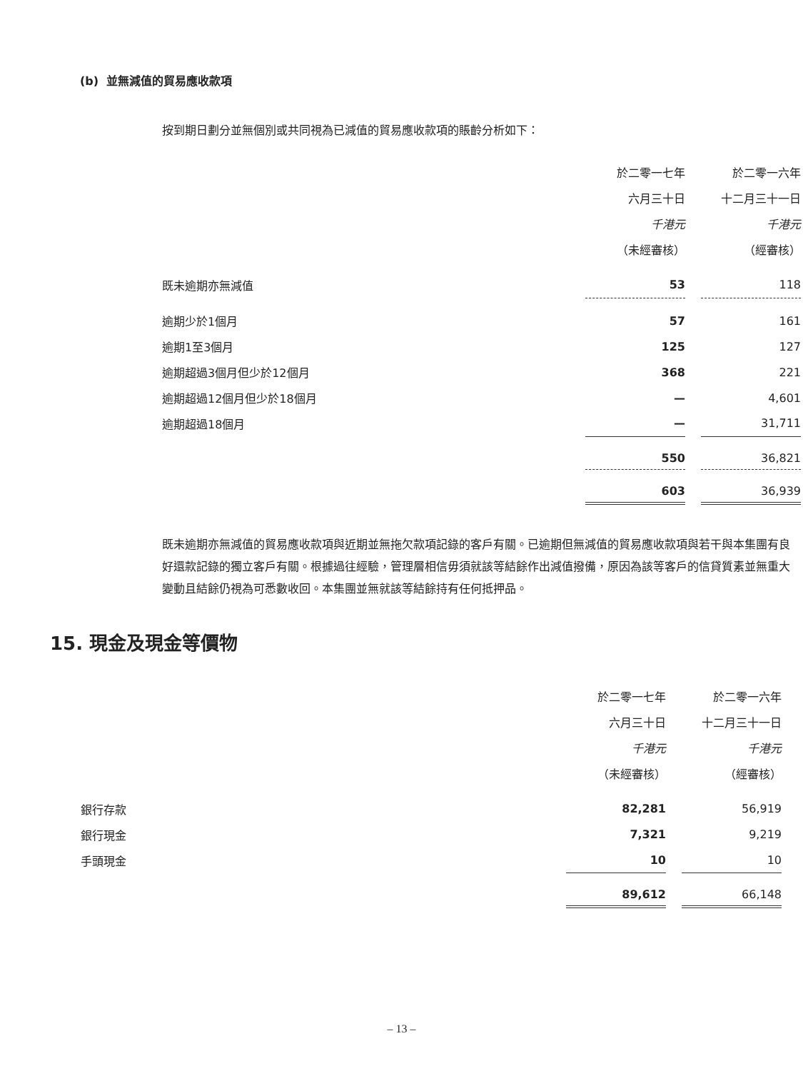(b) 並無減值的貿易應收款項
按到期日劃分並無個別或共同視為已減值的貿易應收款項的賬齡分析如下：
| | 於二零一七年 | | 於二零一六年 |
| | 六月三十日 | | 十二月三十一日 |
| | 千港元 | | 千港元 |
| | （未經審核） | | （經審核） |
| 既未逾期亦無減值 | 53 | | 118 |
| 逾期少於1個月 | 57 | | 161 |
| 逾期1至3個月 | 125 | | 127 |
| 逾期超過3個月但少於12個月 | 368 | | 221 |
| 逾期超過12個月但少於18個月 | — | | 4,601 |
| 逾期超過18個月 | — | | 31,711 |
| | 550 | | 36,821 |
| | 603 | | 36,939 |
既未逾期亦無減值的貿易應收款項與近期並無拖欠款項記錄的客戶有關。已逾期但無減值的貿易應收款項與若干與本集團有良好還款記錄的獨立客戶有關。根據過往經驗，管理層相信毋須就該等結餘作出減值撥備，原因為該等客戶的信貸質素並無重大變動且結餘仍視為可悉數收回。本集團並無就該等結餘持有任何抵押品。
15. 現金及現金等價物
| | 於二零一七年 | | 於二零一六年 |
| | 六月三十日 | | 十二月三十一日 |
| | 千港元 | | 千港元 |
| | （未經審核） | | （經審核） |
| 銀行存款 | 82,281 | | 56,919 |
| 銀行現金 | 7,321 | | 9,219 |
| 手頭現金 | 10 | | 10 |
| | 89,612 | | 66,148 |
– 13 –